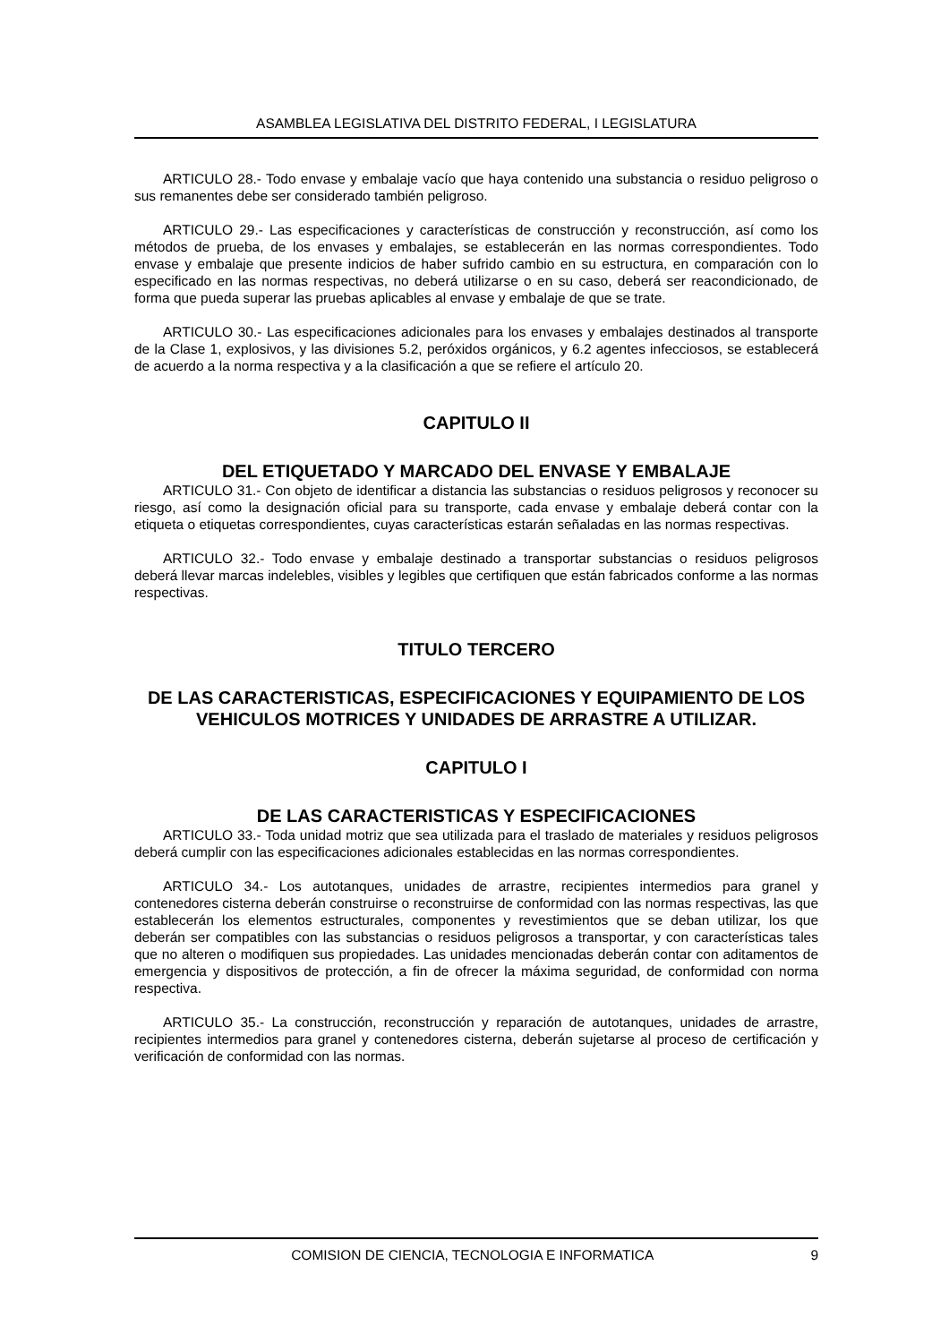ASAMBLEA LEGISLATIVA DEL DISTRITO FEDERAL, I LEGISLATURA
ARTICULO 28.- Todo envase y embalaje vacío que haya contenido una substancia o residuo peligroso o sus remanentes debe ser considerado también peligroso.
ARTICULO 29.- Las especificaciones y características de construcción y reconstrucción, así como los métodos de prueba, de los envases y embalajes, se establecerán en las normas correspondientes. Todo envase y embalaje que presente indicios de haber sufrido cambio en su estructura, en comparación con lo especificado en las normas respectivas, no deberá utilizarse o en su caso, deberá ser reacondicionado, de forma que pueda superar las pruebas aplicables al envase y embalaje de que se trate.
ARTICULO 30.- Las especificaciones adicionales para los envases y embalajes destinados al transporte de la Clase 1, explosivos, y las divisiones 5.2, peróxidos orgánicos, y 6.2 agentes infecciosos, se establecerá de acuerdo a la norma respectiva y a la clasificación a que se refiere el artículo 20.
CAPITULO II
DEL ETIQUETADO Y MARCADO DEL ENVASE Y EMBALAJE
ARTICULO 31.- Con objeto de identificar a distancia las substancias o residuos peligrosos y reconocer su riesgo, así como la designación oficial para su transporte, cada envase y embalaje deberá contar con la etiqueta o etiquetas correspondientes, cuyas características estarán señaladas en las normas respectivas.
ARTICULO 32.- Todo envase y embalaje destinado a transportar substancias o residuos peligrosos deberá llevar marcas indelebles, visibles y legibles que certifiquen que están fabricados conforme a las normas respectivas.
TITULO TERCERO
DE LAS CARACTERISTICAS, ESPECIFICACIONES Y EQUIPAMIENTO DE LOS VEHICULOS MOTRICES Y UNIDADES DE ARRASTRE A UTILIZAR.
CAPITULO I
DE LAS CARACTERISTICAS Y ESPECIFICACIONES
ARTICULO 33.- Toda unidad motriz que sea utilizada para el traslado de materiales y residuos peligrosos deberá cumplir con las especificaciones adicionales establecidas en las normas correspondientes.
ARTICULO 34.- Los autotanques, unidades de arrastre, recipientes intermedios para granel y contenedores cisterna deberán construirse o reconstruirse de conformidad con las normas respectivas, las que establecerán los elementos estructurales, componentes y revestimientos que se deban utilizar, los que deberán ser compatibles con las substancias o residuos peligrosos a transportar, y con características tales que no alteren o modifiquen sus propiedades. Las unidades mencionadas deberán contar con aditamentos de emergencia y dispositivos de protección, a fin de ofrecer la máxima seguridad, de conformidad con norma respectiva.
ARTICULO 35.- La construcción, reconstrucción y reparación de autotanques, unidades de arrastre, recipientes intermedios para granel y contenedores cisterna, deberán sujetarse al proceso de certificación y verificación de conformidad con las normas.
COMISION DE CIENCIA, TECNOLOGIA E INFORMATICA 9